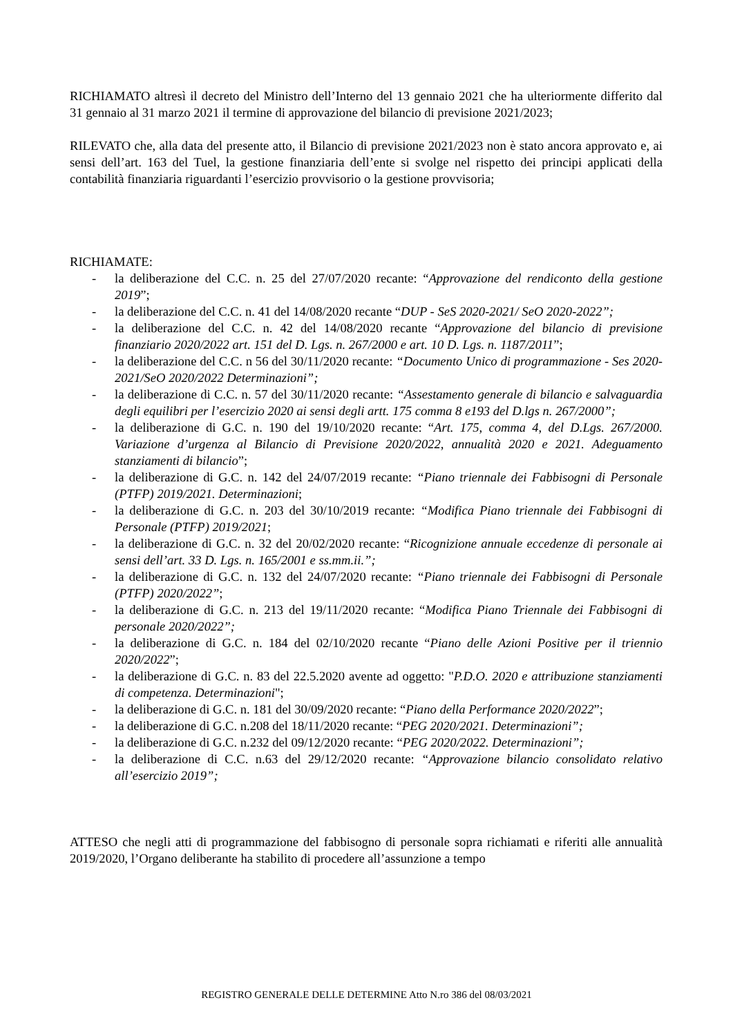RICHIAMATO altresì il decreto del Ministro dell’Interno del 13 gennaio 2021 che ha ulteriormente differito dal 31 gennaio al 31 marzo 2021 il termine di approvazione del bilancio di previsione 2021/2023;
RILEVATO che, alla data del presente atto, il Bilancio di previsione 2021/2023 non è stato ancora approvato e, ai sensi dell’art. 163 del Tuel, la gestione finanziaria dell’ente si svolge nel rispetto dei principi applicati della contabilità finanziaria riguardanti l’esercizio provvisorio o la gestione provvisoria;
RICHIAMATE:
- la deliberazione del C.C. n. 25 del 27/07/2020 recante: “Approvazione del rendiconto della gestione 2019”;
- la deliberazione del C.C. n. 41 del 14/08/2020 recante “DUP - SeS 2020-2021/ SeO 2020-2022”;
- la deliberazione del C.C. n. 42 del 14/08/2020 recante “Approvazione del bilancio di previsione finanziario 2020/2022 art. 151 del D. Lgs. n. 267/2000 e art. 10 D. Lgs. n. 1187/2011”;
- la deliberazione del C.C. n 56 del 30/11/2020 recante: “Documento Unico di programmazione - Ses 2020-2021/SeO 2020/2022 Determinazioni”;
- la deliberazione di C.C. n. 57 del 30/11/2020 recante: “Assestamento generale di bilancio e salvaguardia degli equilibri per l’esercizio 2020 ai sensi degli artt. 175 comma 8 e193 del D.lgs n. 267/2000”;
- la deliberazione di G.C. n. 190 del 19/10/2020 recante: “Art. 175, comma 4, del D.Lgs. 267/2000. Variazione d’urgenza al Bilancio di Previsione 2020/2022, annualità 2020 e 2021. Adeguamento stanziamenti di bilancio”;
- la deliberazione di G.C. n. 142 del 24/07/2019 recante: “Piano triennale dei Fabbisogni di Personale (PTFP) 2019/2021. Determinazioni;
- la deliberazione di G.C. n. 203 del 30/10/2019 recante: “Modifica Piano triennale dei Fabbisogni di Personale (PTFP) 2019/2021;
- la deliberazione di G.C. n. 32 del 20/02/2020 recante: “Ricognizione annuale eccedenze di personale ai sensi dell’art. 33 D. Lgs. n. 165/2001 e ss.mm.ii.”;
- la deliberazione di G.C. n. 132 del 24/07/2020 recante: “Piano triennale dei Fabbisogni di Personale (PTFP) 2020/2022”;
- la deliberazione di G.C. n. 213 del 19/11/2020 recante: “Modifica Piano Triennale dei Fabbisogni di personale 2020/2022”;
- la deliberazione di G.C. n. 184 del 02/10/2020 recante “Piano delle Azioni Positive per il triennio 2020/2022”;
- la deliberazione di G.C. n. 83 del 22.5.2020 avente ad oggetto: "P.D.O. 2020 e attribuzione stanziamenti di competenza. Determinazioni";
- la deliberazione di G.C. n. 181 del 30/09/2020 recante: “Piano della Performance 2020/2022”;
- la deliberazione di G.C. n.208 del 18/11/2020 recante: “PEG 2020/2021. Determinazioni”;
- la deliberazione di G.C. n.232 del 09/12/2020 recante: “PEG 2020/2022. Determinazioni”;
- la deliberazione di C.C. n.63 del 29/12/2020 recante: “Approvazione bilancio consolidato relativo all’esercizio 2019”;
ATTESO che negli atti di programmazione del fabbisogno di personale sopra richiamati e riferiti alle annualità 2019/2020, l’Organo deliberante ha stabilito di procedere all’assunzione a tempo
REGISTRO GENERALE DELLE DETERMINE Atto N.ro 386 del 08/03/2021